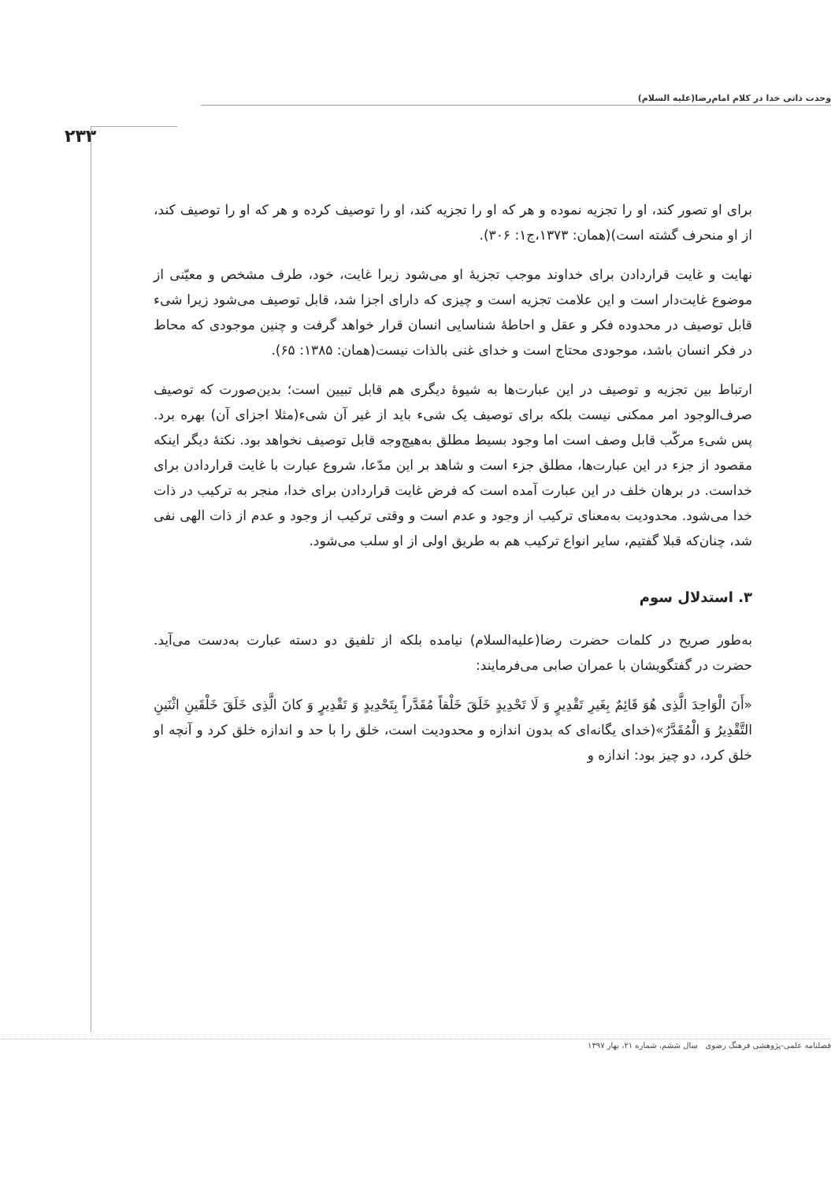وحدت ذاتی خدا در کلام امام‌رضا(علیه السلام)
۲۳۳
برای او تصور کند، او را تجزیه نموده و هر که او را تجزیه کند، او را توصیف کرده و هر که او را توصیف کند، از او منحرف گشته است)(همان: ۱۳۷۳،ج۱: ۳۰۶).
نهایت و غایت قراردادن برای خداوند موجب تجزیهٔ او می‌شود زیرا غایت، خود، طرف مشخص و معیّنی از موضوع غایت‌دار است و این علامت تجزیه است و چیزی که دارای اجزا شد، قابل توصیف می‌شود زیرا شیء قابل توصیف در محدوده فکر و عقل و احاطهٔ شناسایی انسان قرار خواهد گرفت و چنین موجودی که محاط در فکر انسان باشد، موجودی محتاج است و خدای غنی بالذات نیست(همان: ۱۳۸۵: ۶۵).
ارتباط بین تجزیه و توصیف در این عبارت‌ها به شیوهٔ دیگری هم قابل تبیین است؛ بدین‌صورت که توصیف صرف‌الوجود امر ممکنی نیست بلکه برای توصیف یک شیء باید از غیر آن شیء(مثلا اجزای آن) بهره برد. پس شیءِ مرکّب قابل وصف است اما وجود بسیط مطلق به‌هیچ‌وجه قابل توصیف نخواهد بود. نکتهٔ دیگر اینکه مقصود از جزء در این عبارت‌ها، مطلق جزء است و شاهد بر این مدّعا، شروع عبارت با غایت قراردادن برای خداست. در برهان خلف در این عبارت آمده است که فرض غایت قراردادن برای خدا، منجر به ترکیب در ذات خدا می‌شود. محدودیت به‌معنای ترکیب از وجود و عدم است و وقتی ترکیب از وجود و عدم از ذات الهی نفی شد، چنان‌که قبلا گفتیم، سایر انواع ترکیب هم به طریق اولی از او سلب می‌شود.
۳. استدلال سوم
به‌طور صریح در کلمات حضرت رضا(علیه‌السلام) نیامده بلکه از تلفیق دو دسته عبارت به‌دست می‌آید. حضرت در گفتگویشان با عمران صابی می‌فرمایند:
«أَنَ الْوَاحِدَ الَّذِی هُوَ قَائِمٌ بِغَیرِ تَقْدِیرٍ وَ لَا تَحْدِیدٍ خَلَقَ خَلْقاً مُقَدَّراً بِتَحْدِیدٍ وَ تَقْدِیرٍ وَ کانَ الَّذِی خَلَقَ خَلْقَینِ اثْنَینِ التَّقْدِیرُ وَ الْمُقَدَّرُ»(خدای یگانه‌ای که بدون اندازه و محدودیت است، خلق را با حد و اندازه خلق کرد و آنچه او خلق کرد، دو چیز بود: اندازه و
فصلنامه علمی-پژوهشی فرهنگ رضوی سال ششم، شماره ۲۱، بهار ۱۳۹۷